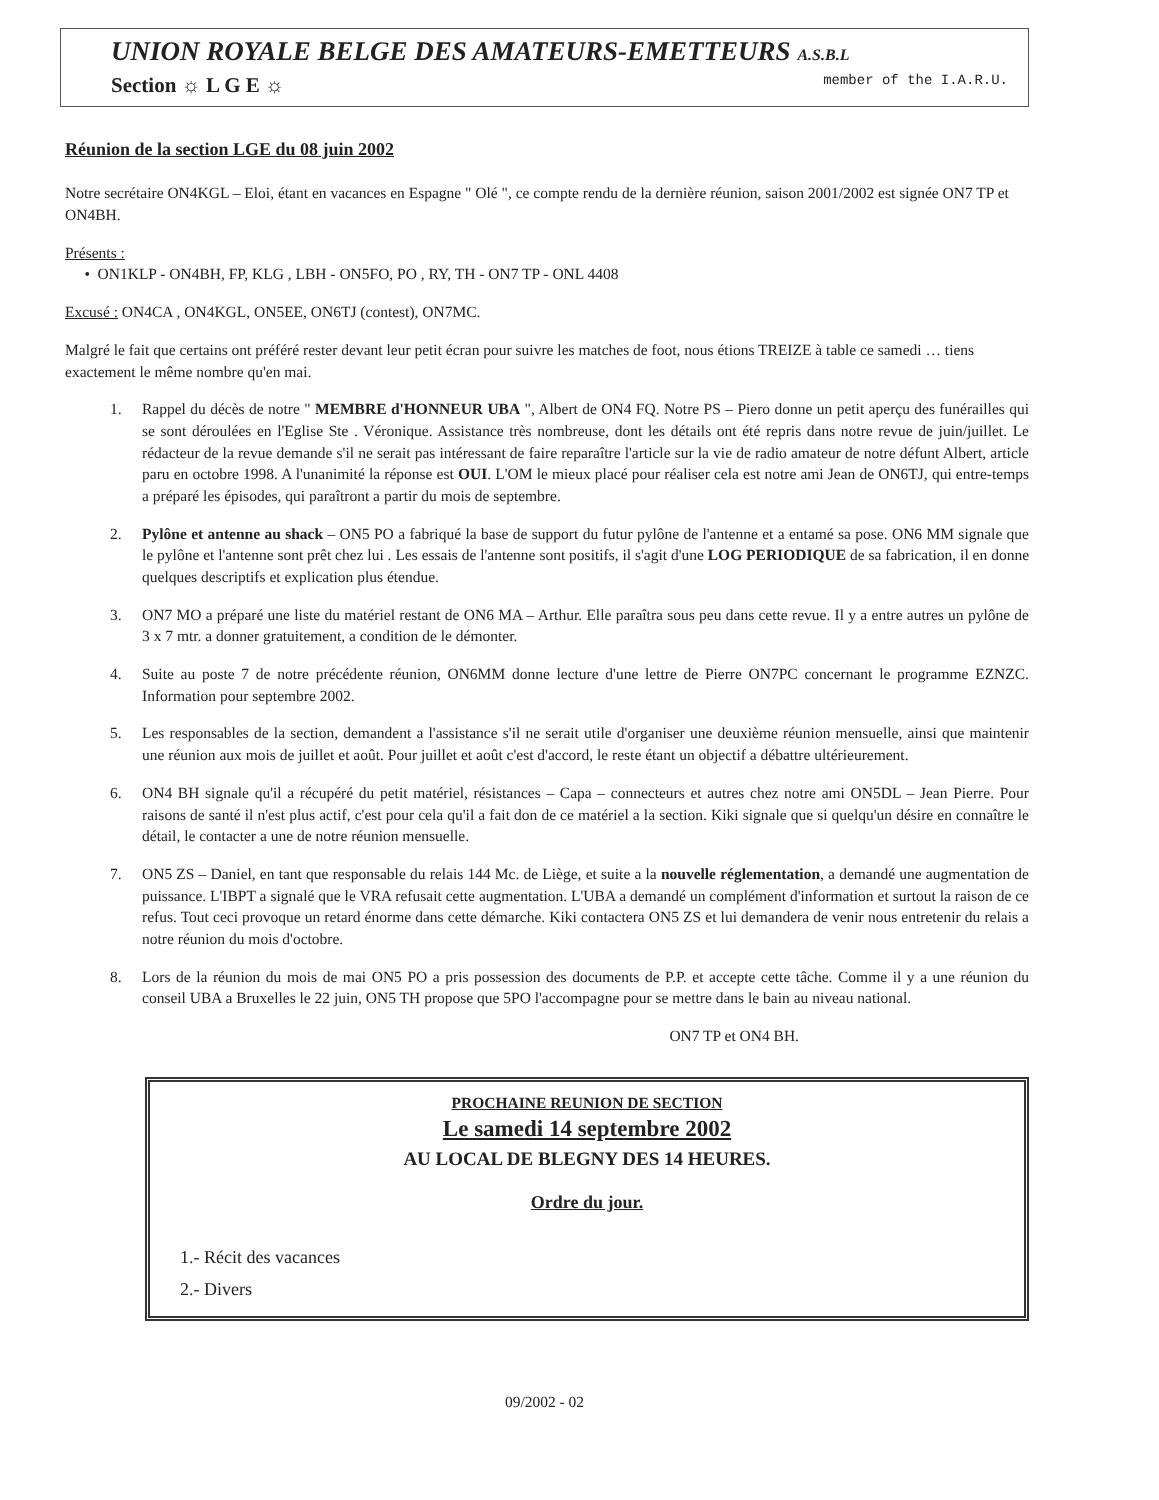UNION ROYALE BELGE DES AMATEURS-EMETTEURS A.S.B.L
Section ☼ L G E ☼ member of the I.A.R.U.
Réunion de la section LGE du 08 juin 2002
Notre secrétaire ON4KGL – Eloi, étant en vacances en Espagne " Olé ", ce compte rendu de la dernière réunion, saison 2001/2002 est signée ON7 TP et ON4BH.
Présents :
• ON1KLP - ON4BH, FP, KLG , LBH - ON5FO, PO , RY, TH - ON7 TP - ONL 4408
Excusé : ON4CA , ON4KGL, ON5EE, ON6TJ (contest), ON7MC.
Malgré le fait que certains ont préféré rester devant leur petit écran pour suivre les matches de foot, nous étions TREIZE à table ce samedi … tiens exactement le même nombre qu'en mai.
1. Rappel du décès de notre " MEMBRE d'HONNEUR UBA ", Albert de ON4 FQ. Notre PS – Piero donne un petit aperçu des funérailles qui se sont déroulées en l'Eglise Ste . Véronique. Assistance très nombreuse, dont les détails ont été repris dans notre revue de juin/juillet. Le rédacteur de la revue demande s'il ne serait pas intéressant de faire reparaître l'article sur la vie de radio amateur de notre défunt Albert, article paru en octobre 1998. A l'unanimité la réponse est OUI. L'OM le mieux placé pour réaliser cela est notre ami Jean de ON6TJ, qui entre-temps a préparé les épisodes, qui paraîtront a partir du mois de septembre.
2. Pylône et antenne au shack – ON5 PO a fabriqué la base de support du futur pylône de l'antenne et a entamé sa pose. ON6 MM signale que le pylône et l'antenne sont prêt chez lui . Les essais de l'antenne sont positifs, il s'agit d'une LOG PERIODIQUE de sa fabrication, il en donne quelques descriptifs et explication plus étendue.
3. ON7 MO a préparé une liste du matériel restant de ON6 MA – Arthur. Elle paraîtra sous peu dans cette revue. Il y a entre autres un pylône de 3 x 7 mtr. a donner gratuitement, a condition de le démonter.
4. Suite au poste 7 de notre précédente réunion, ON6MM donne lecture d'une lettre de Pierre ON7PC concernant le programme EZNZC. Information pour septembre 2002.
5. Les responsables de la section, demandent a l'assistance s'il ne serait utile d'organiser une deuxième réunion mensuelle, ainsi que maintenir une réunion aux mois de juillet et août. Pour juillet et août c'est d'accord, le reste étant un objectif a débattre ultérieurement.
6. ON4 BH signale qu'il a récupéré du petit matériel, résistances – Capa – connecteurs et autres chez notre ami ON5DL – Jean Pierre. Pour raisons de santé il n'est plus actif, c'est pour cela qu'il a fait don de ce matériel a la section. Kiki signale que si quelqu'un désire en connaître le détail, le contacter a une de notre réunion mensuelle.
7. ON5 ZS – Daniel, en tant que responsable du relais 144 Mc. de Liège, et suite a la nouvelle réglementation, a demandé une augmentation de puissance. L'IBPT a signalé que le VRA refusait cette augmentation. L'UBA a demandé un complément d'information et surtout la raison de ce refus. Tout ceci provoque un retard énorme dans cette démarche. Kiki contactera ON5 ZS et lui demandera de venir nous entretenir du relais a notre réunion du mois d'octobre.
8. Lors de la réunion du mois de mai ON5 PO a pris possession des documents de P.P. et accepte cette tâche. Comme il y a une réunion du conseil UBA a Bruxelles le 22 juin, ON5 TH propose que 5PO l'accompagne pour se mettre dans le bain au niveau national.
ON7 TP et ON4 BH.
PROCHAINE REUNION DE SECTION
Le samedi 14 septembre 2002
AU LOCAL DE BLEGNY DES 14 HEURES.
Ordre du jour.
1.- Récit des vacances
2.- Divers
09/2002 - 02